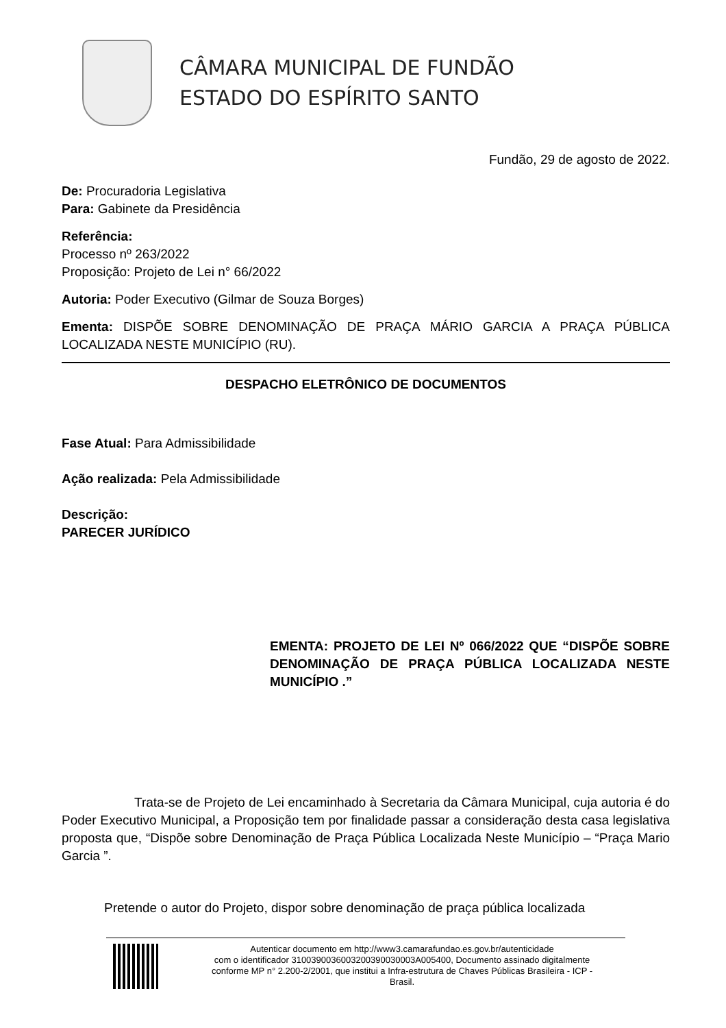CÂMARA MUNICIPAL DE FUNDÃO
ESTADO DO ESPÍRITO SANTO
Fundão, 29 de agosto de 2022.
De: Procuradoria Legislativa
Para: Gabinete da Presidência
Referência:
Processo nº 263/2022
Proposição: Projeto de Lei n° 66/2022
Autoria: Poder Executivo (Gilmar de Souza Borges)
Ementa: DISPÕE SOBRE DENOMINAÇÃO DE PRAÇA MÁRIO GARCIA A PRAÇA PÚBLICA LOCALIZADA NESTE MUNICÍPIO (RU).
DESPACHO ELETRÔNICO DE DOCUMENTOS
Fase Atual: Para Admissibilidade
Ação realizada: Pela Admissibilidade
Descrição:
PARECER JURÍDICO
EMENTA: PROJETO DE LEI Nº 066/2022 QUE “DISPÕE SOBRE DENOMINAÇÃO DE PRAÇA PÚBLICA LOCALIZADA NESTE MUNICÍPIO .”
Trata-se de Projeto de Lei encaminhado à Secretaria da Câmara Municipal, cuja autoria é do Poder Executivo Municipal, a Proposição tem por finalidade passar a consideração desta casa legislativa proposta que, “Dispõe sobre Denominação de Praça Pública Localizada Neste Município – “Praça Mario Garcia ”.
Pretende o autor do Projeto, dispor sobre denominação de praça pública localizada
Autenticar documento em http://www3.camarafundao.es.gov.br/autenticidade
com o identificador 3100390036003200390030003A005400, Documento assinado digitalmente
conforme MP n° 2.200-2/2001, que institui a Infra-estrutura de Chaves Públicas Brasileira - ICP -
Brasil.